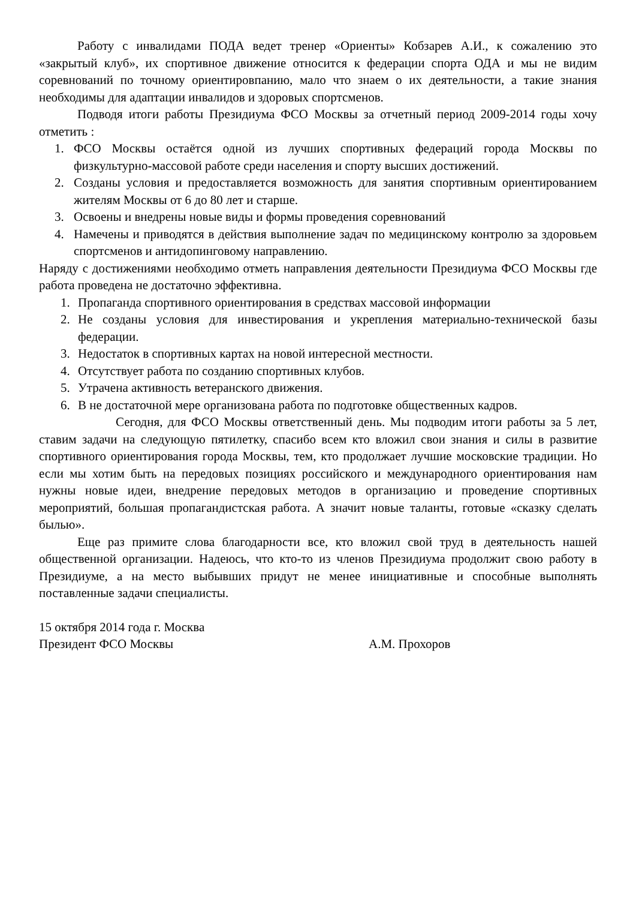Работу с инвалидами ПОДА ведет тренер «Ориенты» Кобзарев А.И., к сожалению это «закрытый клуб», их спортивное движение относится к федерации спорта ОДА и мы не видим соревнований по точному ориентировпанию, мало что знаем о их деятельности, а такие знания необходимы для адаптации инвалидов и здоровых спортсменов.
Подводя итоги работы Президиума ФСО Москвы за отчетный период 2009-2014 годы хочу отметить :
1. ФСО Москвы остаётся одной из лучших спортивных федераций города Москвы по физкультурно-массовой работе среди населения и спорту высших достижений.
2. Созданы условия и предоставляется возможность для занятия спортивным ориентированием жителям Москвы от 6 до 80 лет и старше.
3. Освоены и внедрены новые виды и формы проведения соревнований
4. Намечены и приводятся в действия выполнение задач по медицинскому контролю за здоровьем спортсменов и антидопинговому направлению.
Наряду с достижениями необходимо отметь направления деятельности Президиума ФСО Москвы где работа проведена не достаточно эффективна.
1. Пропаганда спортивного ориентирования в средствах массовой информации
2. Не созданы условия для инвестирования и укрепления материально-технической базы федерации.
3. Недостаток в спортивных картах на новой интересной местности.
4. Отсутствует работа по созданию спортивных клубов.
5. Утрачена активность ветеранского движения.
6. В не достаточной мере организована работа по подготовке общественных кадров.
Сегодня, для ФСО Москвы ответственный день. Мы подводим итоги работы за 5 лет, ставим задачи на следующую пятилетку, спасибо всем кто вложил свои знания и силы в развитие спортивного ориентирования города Москвы, тем, кто продолжает лучшие московские традиции. Но если мы хотим быть на передовых позициях российского и международного ориентирования нам нужны новые идеи, внедрение передовых методов в организацию и проведение спортивных мероприятий, большая пропагандистская работа. А значит новые таланты, готовые «сказку сделать былью».
Еще раз примите слова благодарности все, кто вложил свой труд в деятельность нашей общественной организации. Надеюсь, что кто-то из членов Президиума продолжит свою работу в Президиуме, а на место выбывших придут не менее инициативные и способные выполнять поставленные задачи специалисты.
15 октября 2014 года г. Москва
Президент ФСО Москвы А.М. Прохоров